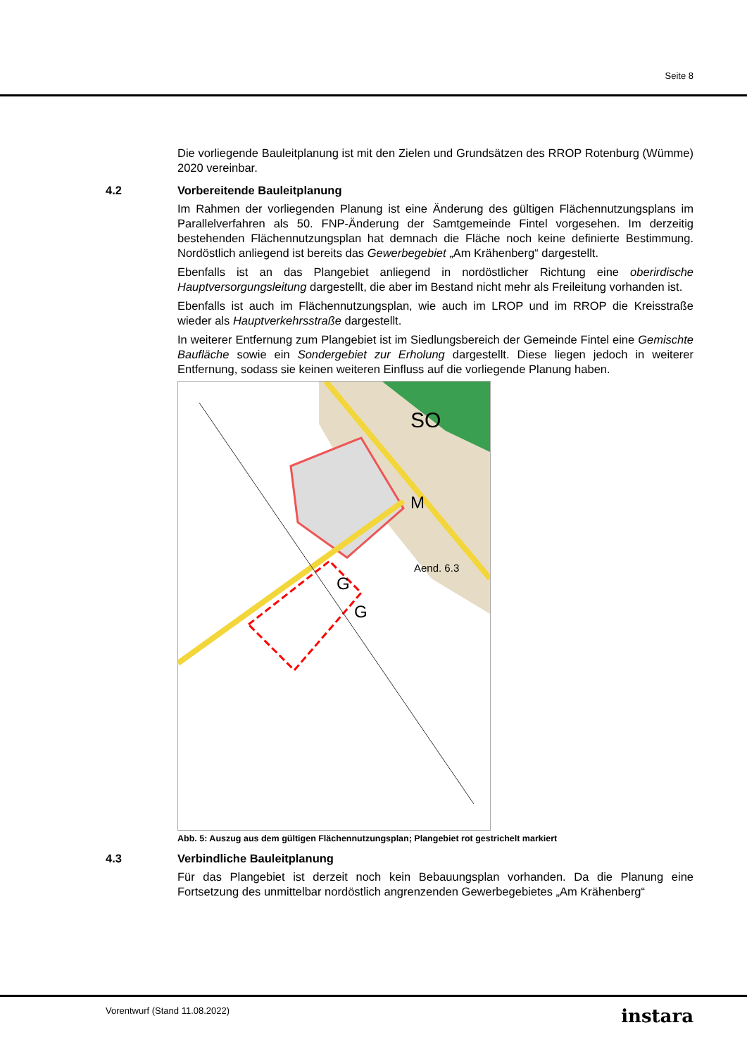Seite 8
Die vorliegende Bauleitplanung ist mit den Zielen und Grundsätzen des RROP Rotenburg (Wümme) 2020 vereinbar.
4.2 Vorbereitende Bauleitplanung
Im Rahmen der vorliegenden Planung ist eine Änderung des gültigen Flächennutzungsplans im Parallelverfahren als 50. FNP-Änderung der Samtgemeinde Fintel vorgesehen. Im derzeitig bestehenden Flächennutzungsplan hat demnach die Fläche noch keine definierte Bestimmung. Nordöstlich anliegend ist bereits das Gewerbegebiet „Am Krähenberg“ dargestellt.
Ebenfalls ist an das Plangebiet anliegend in nordöstlicher Richtung eine oberirdische Hauptversorgungsleitung dargestellt, die aber im Bestand nicht mehr als Freileitung vorhanden ist.
Ebenfalls ist auch im Flächennutzungsplan, wie auch im LROP und im RROP die Kreisstraße wieder als Hauptverkehrsstraße dargestellt.
In weiterer Entfernung zum Plangebiet ist im Siedlungsbereich der Gemeinde Fintel eine Gemischte Baufläche sowie ein Sondergebiet zur Erholung dargestellt. Diese liegen jedoch in weiterer Entfernung, sodass sie keinen weiteren Einfluss auf die vorliegende Planung haben.
SO
M
G
G
Aend. 6.3
Abb. 5: Auszug aus dem gültigen Flächennutzungsplan; Plangebiet rot gestrichelt markiert
4.3 Verbindliche Bauleitplanung
Für das Plangebiet ist derzeit noch kein Bebauungsplan vorhanden. Da die Planung eine Fortsetzung des unmittelbar nordöstlich angrenzenden Gewerbegebietes „Am Krähenberg“
Vorentwurf (Stand 11.08.2022) instara